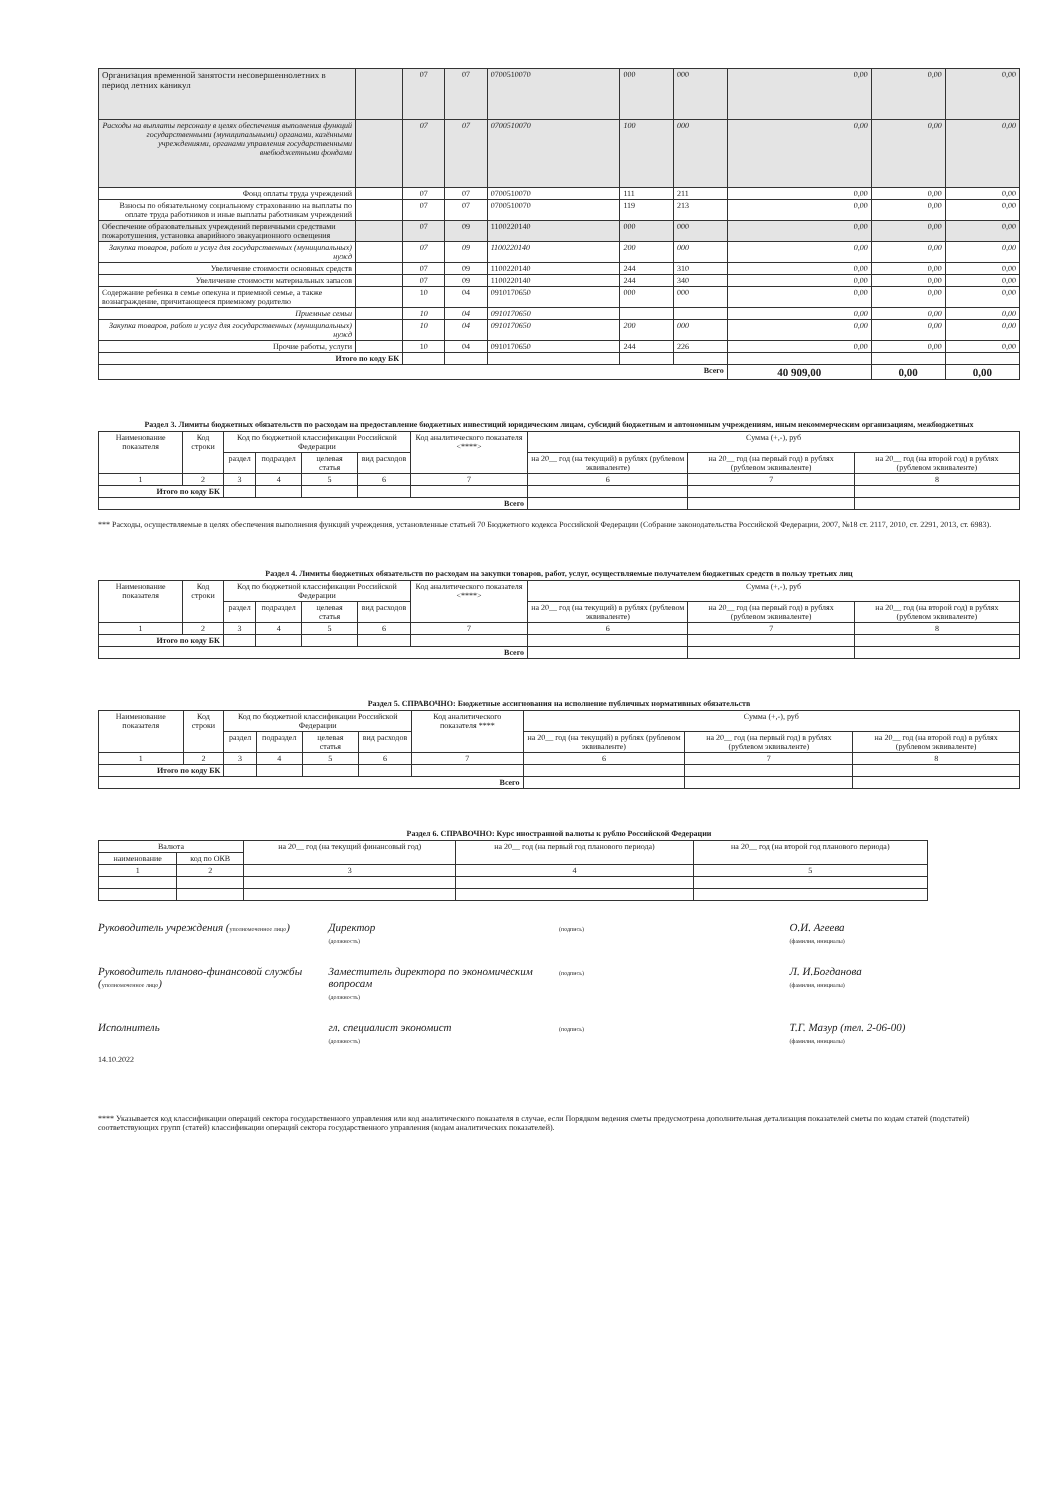| Организация временной занятости несовершеннолетних в период летних каникул | | 07 | 07 | 0700510070 | 000 | 000 | 0,00 | 0,00 | 0,00 |
| Расходы на выплаты персоналу в целях обеспечения выполнения функций государственными (муниципальными) органами, казёнными учреждениями, органами управления государственными внебюджетными фондами | | 07 | 07 | 0700510070 | 100 | 000 | 0,00 | 0,00 | 0,00 |
| Фонд оплаты труда учреждений | | 07 | 07 | 0700510070 | 111 | 211 | 0,00 | 0,00 | 0,00 |
| Взносы по обязательному социальному страхованию на выплаты по оплате труда работников и иные выплаты работникам учреждений | | 07 | 07 | 0700510070 | 119 | 213 | 0,00 | 0,00 | 0,00 |
| Обеспечение образовательных учреждений первичными средствами пожаротушения, установка аварийного эвакуационного освещения | | 07 | 09 | 1100220140 | 000 | 000 | 0,00 | 0,00 | 0,00 |
| Закупка товаров, работ и услуг для государственных (муниципальных) нужд | | 07 | 09 | 1100220140 | 200 | 000 | 0,00 | 0,00 | 0,00 |
| Увеличение стоимости основных средств | | 07 | 09 | 1100220140 | 244 | 310 | 0,00 | 0,00 | 0,00 |
| Увеличение стоимости материальных запасов | | 07 | 09 | 1100220140 | 244 | 340 | 0,00 | 0,00 | 0,00 |
| Содержание ребенка в семье опекуна и приемной семье, а также вознаграждение, причитающееся приемному родителю | | 10 | 04 | 0910170650 | 000 | 000 | 0,00 | 0,00 | 0,00 |
| Приемные семьи | | 10 | 04 | 0910170650 | | | 0,00 | 0,00 | 0,00 |
| Закупка товаров, работ и услуг для государственных (муниципальных) нужд | | 10 | 04 | 0910170650 | 200 | 000 | 0,00 | 0,00 | 0,00 |
| Прочие работы, услуги | | 10 | 04 | 0910170650 | 244 | 226 | 0,00 | 0,00 | 0,00 |
| Итого по коду БК | | | | | | | | | |
| Всего | | | | | | | 40 909,00 | 0,00 | 0,00 |
Раздел 3. Лимиты бюджетных обязательств по расходам на предоставление бюджетных инвестиций юридическим лицам, субсидий бюджетным и автономным учреждениям, иным некоммерческим организациям, межбюджетных
| Наименование показателя | Код строки | Код по бюджетной классификации Российской Федерации | | | | Код аналитического показателя <****> | Сумма (+,-), руб | | |
| --- | --- | --- | --- | --- | --- | --- | --- | --- | --- |
| | | раздел | подраздел | целевая статья | вид расходов | | на 20__ год (на текущий) в рублях (рублевом эквиваленте) | на 20__ год (на первый год) в рублях (рублевом эквиваленте) | на 20__ год (на второй год) в рублях (рублевом эквиваленте) |
| 1 | 2 | 3 | 4 | 5 | 6 | 7 | 6 | 7 | 8 |
| Итого по коду БК | | | | | | | | | |
| Всего | | | | | | | | | |
*** Расходы, осуществляемые в целях обеспечения выполнения функций учреждения, установленные статьей 70 Бюджетного кодекса Российской Федерации (Собрание законодательства Российской Федерации, 2007, №18 ст. 2117, 2010, ст. 2291, 2013, ст. 6983).
Раздел 4. Лимиты бюджетных обязательств по расходам на закупки товаров, работ, услуг, осуществляемые получателем бюджетных средств в пользу третьих лиц
| Наименование показателя | Код строки | Код по бюджетной классификации Российской Федерации | | | | Код аналитического показателя <****> | Сумма (+,-), руб | | |
| --- | --- | --- | --- | --- | --- | --- | --- | --- | --- |
| | | раздел | подраздел | целевая статья | вид расходов | | на 20__ год (на текущий) в рублях (рублевом эквиваленте) | на 20__ год (на первый год) в рублях (рублевом эквиваленте) | на 20__ год (на второй год) в рублях (рублевом эквиваленте) |
| 1 | 2 | 3 | 4 | 5 | 6 | 7 | 6 | 7 | 8 |
| Итого по коду БК | | | | | | | | | |
| Всего | | | | | | | | | |
Раздел 5. СПРАВОЧНО: Бюджетные ассигнования на исполнение публичных нормативных обязательств
| Наименование показателя | Код строки | Код по бюджетной классификации Российской Федерации | | | | Код аналитического показателя **** | Сумма (+,-), руб | | |
| --- | --- | --- | --- | --- | --- | --- | --- | --- | --- |
| | | раздел | подраздел | целевая статья | вид расходов | | на 20__ год (на текущий) в рублях (рублевом эквиваленте) | на 20__ год (на первый год) в рублях (рублевом эквиваленте) | на 20__ год (на второй год) в рублях (рублевом эквиваленте) |
| 1 | 2 | 3 | 4 | 5 | 6 | 7 | 6 | 7 | 8 |
| Итого по коду БК | | | | | | | | | |
| Всего | | | | | | | | | |
Раздел 6. СПРАВОЧНО: Курс иностранной валюты к рублю Российской Федерации
| Валюта | | на 20__ год (на текущий финансовый год) | на 20__ год (на первый год планового периода) | на 20__ год (на второй год планового периода) |
| --- | --- | --- | --- | --- |
| наименование | код по ОКВ | | | |
| 1 | 2 | 3 | 4 | 5 |
Руководитель учреждения (уполномоченное лицо)
Директор
(должность)
(подпись)
О.И. Агеева
(фамилия, инициалы)
Руководитель планово-финансовой службы (уполномоченное лицо)
Заместитель директора по экономическим вопросам
(должность)
(подпись)
Л. И.Богданова
(фамилия, инициалы)
Исполнитель гл. специалист экономист
(должность)
(подпись)
Т.Г. Мазур (тел. 2-06-00)
(фамилия, инициалы)
14.10.2022
**** Указывается код классификации операций сектора государственного управления или код аналитического показателя в случае, если Порядком ведения сметы предусмотрена дополнительная детализация показателей сметы по кодам статей (подстатей) соответствующих групп (статей) классификации операций сектора государственного управления (кодам аналитических показателей).